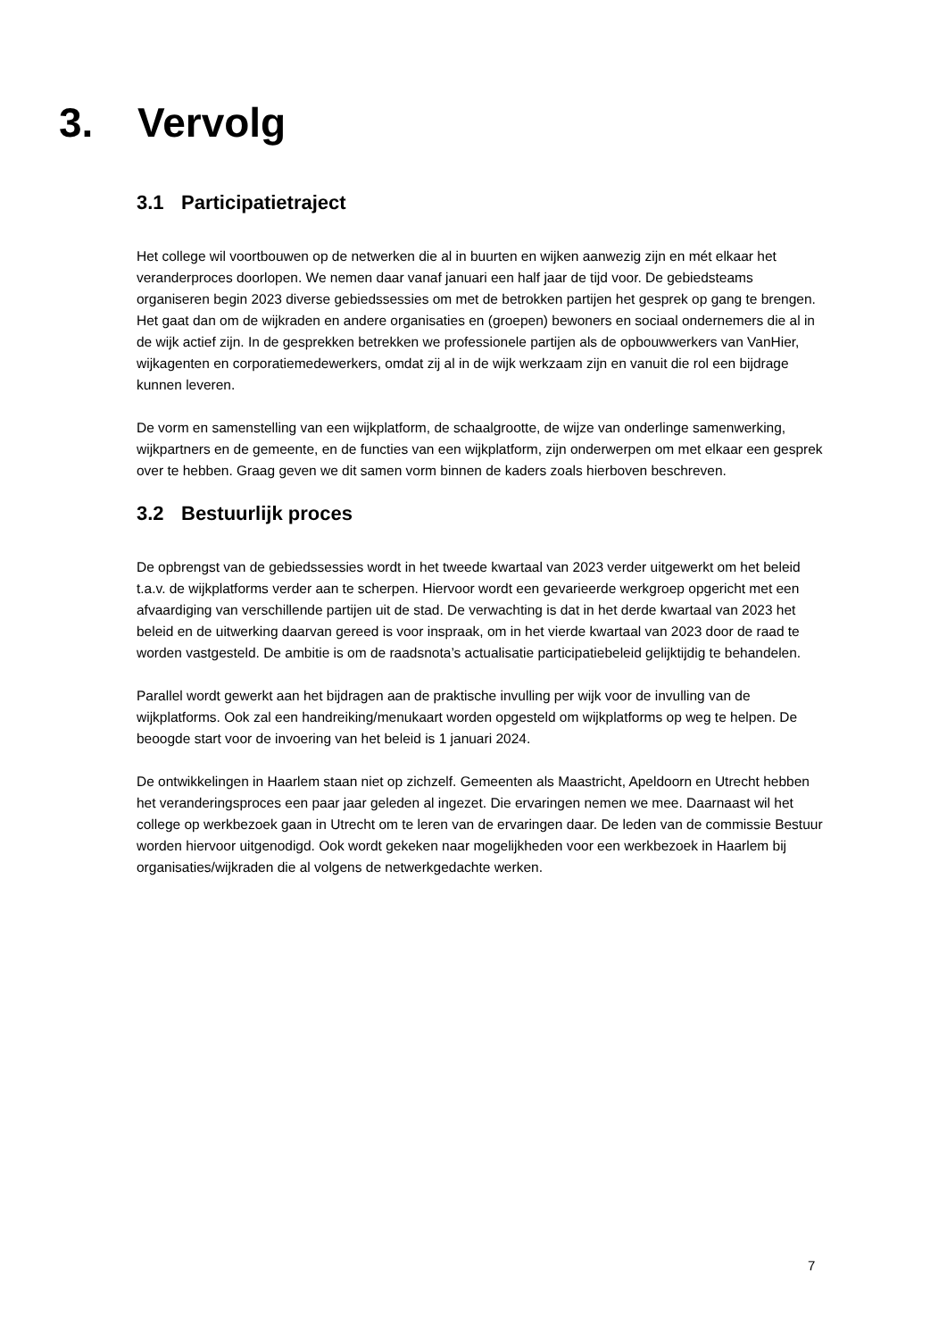3. Vervolg
3.1 Participatietraject
Het college wil voortbouwen op de netwerken die al in buurten en wijken aanwezig zijn en mét elkaar het veranderproces doorlopen. We nemen daar vanaf januari een half jaar de tijd voor. De gebiedsteams organiseren begin 2023 diverse gebiedssessies om met de betrokken partijen het gesprek op gang te brengen. Het gaat dan om de wijkraden en andere organisaties en (groepen) bewoners en sociaal ondernemers die al in de wijk actief zijn. In de gesprekken betrekken we professionele partijen als de opbouwwerkers van VanHier, wijkagenten en corporatiemedewerkers, omdat zij al in de wijk werkzaam zijn en vanuit die rol een bijdrage kunnen leveren.
De vorm en samenstelling van een wijkplatform, de schaalgrootte, de wijze van onderlinge samenwerking, wijkpartners en de gemeente, en de functies van een wijkplatform, zijn onderwerpen om met elkaar een gesprek over te hebben. Graag geven we dit samen vorm binnen de kaders zoals hierboven beschreven.
3.2 Bestuurlijk proces
De opbrengst van de gebiedssessies wordt in het tweede kwartaal van 2023 verder uitgewerkt om het beleid t.a.v. de wijkplatforms verder aan te scherpen. Hiervoor wordt een gevarieerde werkgroep opgericht met een afvaardiging van verschillende partijen uit de stad. De verwachting is dat in het derde kwartaal van 2023 het beleid en de uitwerking daarvan gereed is voor inspraak, om in het vierde kwartaal van 2023 door de raad te worden vastgesteld. De ambitie is om de raadsnota’s actualisatie participatiebeleid gelijktijdig te behandelen.
Parallel wordt gewerkt aan het bijdragen aan de praktische invulling per wijk voor de invulling van de wijkplatforms. Ook zal een handreiking/menukaart worden opgesteld om wijkplatforms op weg te helpen. De beoogde start voor de invoering van het beleid is 1 januari 2024.
De ontwikkelingen in Haarlem staan niet op zichzelf. Gemeenten als Maastricht, Apeldoorn en Utrecht hebben het veranderingsproces een paar jaar geleden al ingezet. Die ervaringen nemen we mee. Daarnaast wil het college op werkbezoek gaan in Utrecht om te leren van de ervaringen daar. De leden van de commissie Bestuur worden hiervoor uitgenodigd. Ook wordt gekeken naar mogelijkheden voor een werkbezoek in Haarlem bij organisaties/wijkraden die al volgens de netwerkgedachte werken.
7